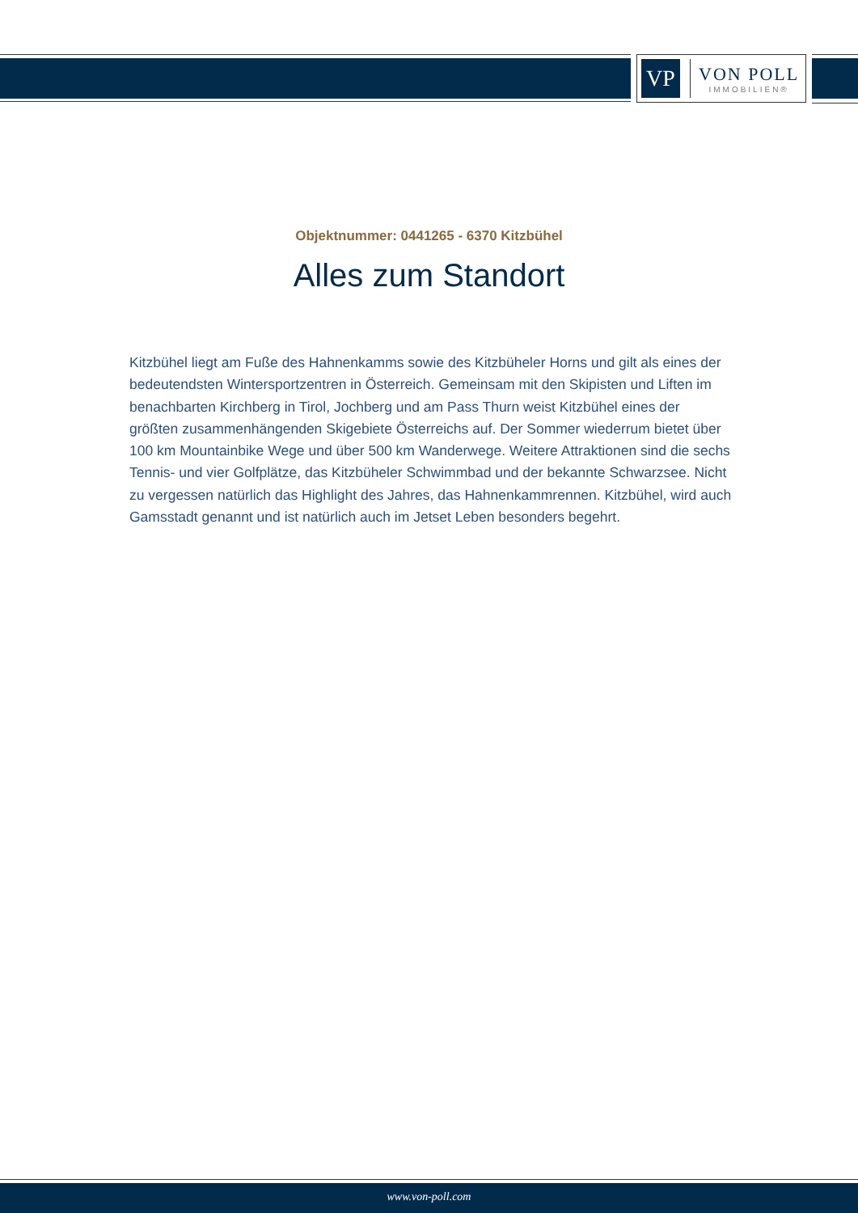VP
VON POLL
IMMOBILIEN®
Objektnummer: 0441265 - 6370 Kitzbühel
Alles zum Standort
Kitzbühel liegt am Fuße des Hahnenkamms sowie des Kitzbüheler Horns und gilt als eines der bedeutendsten Wintersportzentren in Österreich. Gemeinsam mit den Skipisten und Liften im benachbarten Kirchberg in Tirol, Jochberg und am Pass Thurn weist Kitzbühel eines der größten zusammenhängenden Skigebiete Österreichs auf. Der Sommer wiederrum bietet über 100 km Mountainbike Wege und über 500 km Wanderwege. Weitere Attraktionen sind die sechs Tennis- und vier Golfplätze, das Kitzbüheler Schwimmbad und der bekannte Schwarzsee. Nicht zu vergessen natürlich das Highlight des Jahres, das Hahnenkammrennen. Kitzbühel, wird auch Gamsstadt genannt und ist natürlich auch im Jetset Leben besonders begehrt.
www.von-poll.com